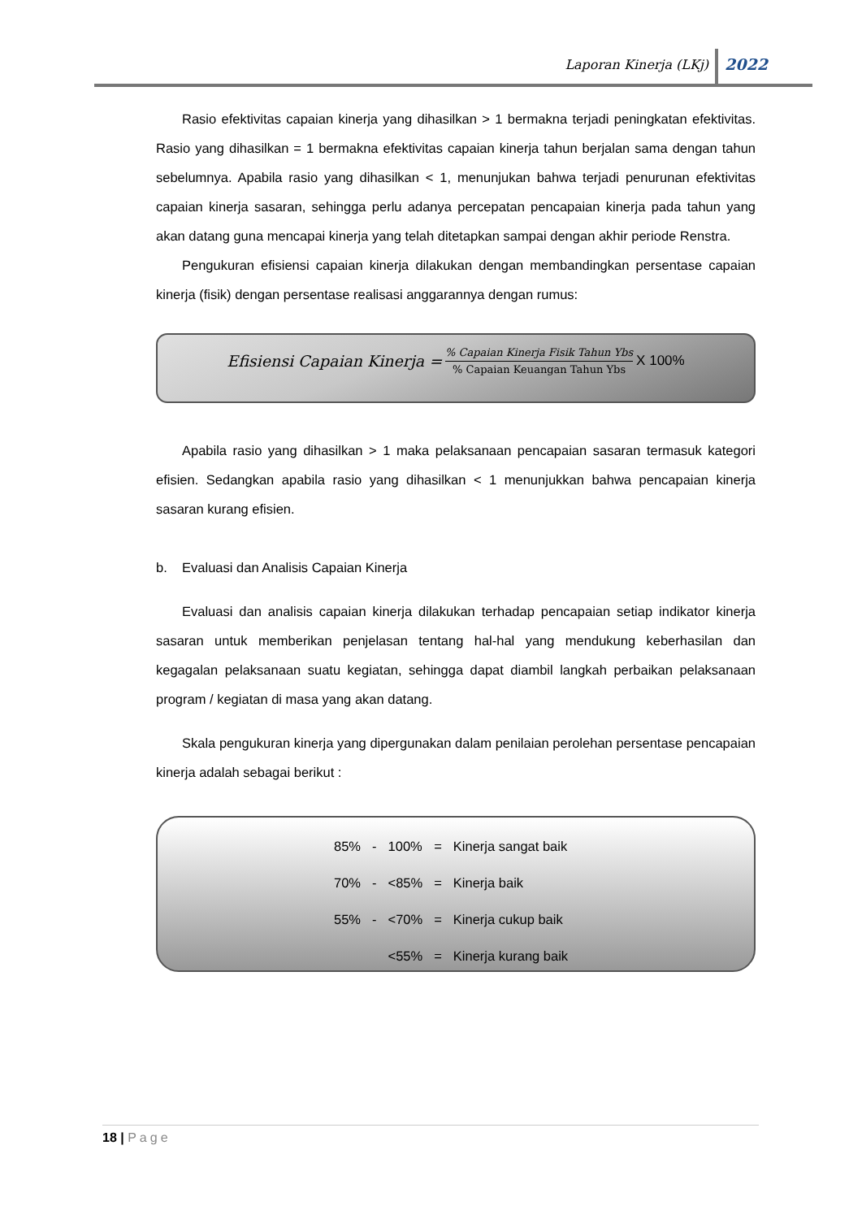Laporan Kinerja (LKj) 2022
Rasio efektivitas capaian kinerja yang dihasilkan > 1 bermakna terjadi peningkatan efektivitas. Rasio yang dihasilkan = 1 bermakna efektivitas capaian kinerja tahun berjalan sama dengan tahun sebelumnya. Apabila rasio yang dihasilkan < 1, menunjukan bahwa terjadi penurunan efektivitas capaian kinerja sasaran, sehingga perlu adanya percepatan pencapaian kinerja pada tahun yang akan datang guna mencapai kinerja yang telah ditetapkan sampai dengan akhir periode Renstra.
Pengukuran efisiensi capaian kinerja dilakukan dengan membandingkan persentase capaian kinerja (fisik) dengan persentase realisasi anggarannya dengan rumus:
Efisiensi Capaian Kinerja =
% Capaian Kinerja Fisik Tahun Ybs
% Capaian Keuangan Tahun Ybs
X 100%
Apabila rasio yang dihasilkan > 1 maka pelaksanaan pencapaian sasaran termasuk kategori efisien. Sedangkan apabila rasio yang dihasilkan < 1 menunjukkan bahwa pencapaian kinerja sasaran kurang efisien.
b. Evaluasi dan Analisis Capaian Kinerja
Evaluasi dan analisis capaian kinerja dilakukan terhadap pencapaian setiap indikator kinerja sasaran untuk memberikan penjelasan tentang hal-hal yang mendukung keberhasilan dan kegagalan pelaksanaan suatu kegiatan, sehingga dapat diambil langkah perbaikan pelaksanaan program / kegiatan di masa yang akan datang.
Skala pengukuran kinerja yang dipergunakan dalam penilaian perolehan persentase pencapaian kinerja adalah sebagai berikut :
| 85% | - | 100% | = | Kinerja sangat baik |
| 70% | - | <85% | = | Kinerja baik |
| 55% | - | <70% | = | Kinerja cukup baik |
| | | <55% | = | Kinerja kurang baik |
18 | Page